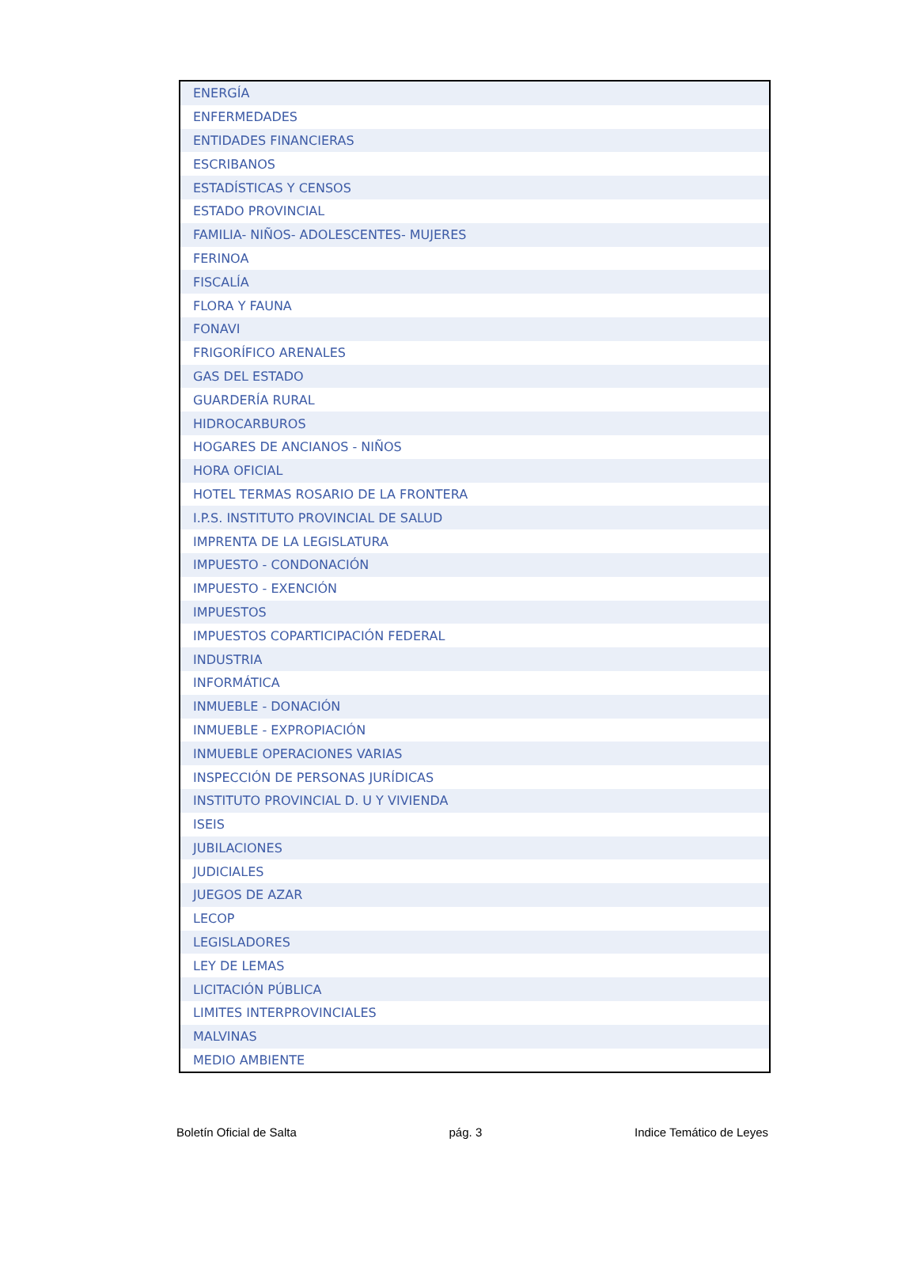| ENERGÍA |
| ENFERMEDADES |
| ENTIDADES FINANCIERAS |
| ESCRIBANOS |
| ESTADÍSTICAS Y CENSOS |
| ESTADO PROVINCIAL |
| FAMILIA- NIÑOS- ADOLESCENTES- MUJERES |
| FERINOA |
| FISCALÍA |
| FLORA Y FAUNA |
| FONAVI |
| FRIGORÍFICO ARENALES |
| GAS DEL ESTADO |
| GUARDERÍA RURAL |
| HIDROCARBUROS |
| HOGARES DE ANCIANOS - NIÑOS |
| HORA OFICIAL |
| HOTEL TERMAS ROSARIO DE LA FRONTERA |
| I.P.S. INSTITUTO PROVINCIAL DE SALUD |
| IMPRENTA DE LA LEGISLATURA |
| IMPUESTO - CONDONACIÓN |
| IMPUESTO - EXENCIÓN |
| IMPUESTOS |
| IMPUESTOS COPARTICIPACIÓN FEDERAL |
| INDUSTRIA |
| INFORMÁTICA |
| INMUEBLE - DONACIÓN |
| INMUEBLE - EXPROPIACIÓN |
| INMUEBLE OPERACIONES VARIAS |
| INSPECCIÓN DE PERSONAS JURÍDICAS |
| INSTITUTO PROVINCIAL D. U Y VIVIENDA |
| ISEIS |
| JUBILACIONES |
| JUDICIALES |
| JUEGOS DE AZAR |
| LECOP |
| LEGISLADORES |
| LEY DE LEMAS |
| LICITACIÓN PÚBLICA |
| LIMITES INTERPROVINCIALES |
| MALVINAS |
| MEDIO AMBIENTE |
Boletín Oficial de Salta pág. 3 Indice Temático de Leyes